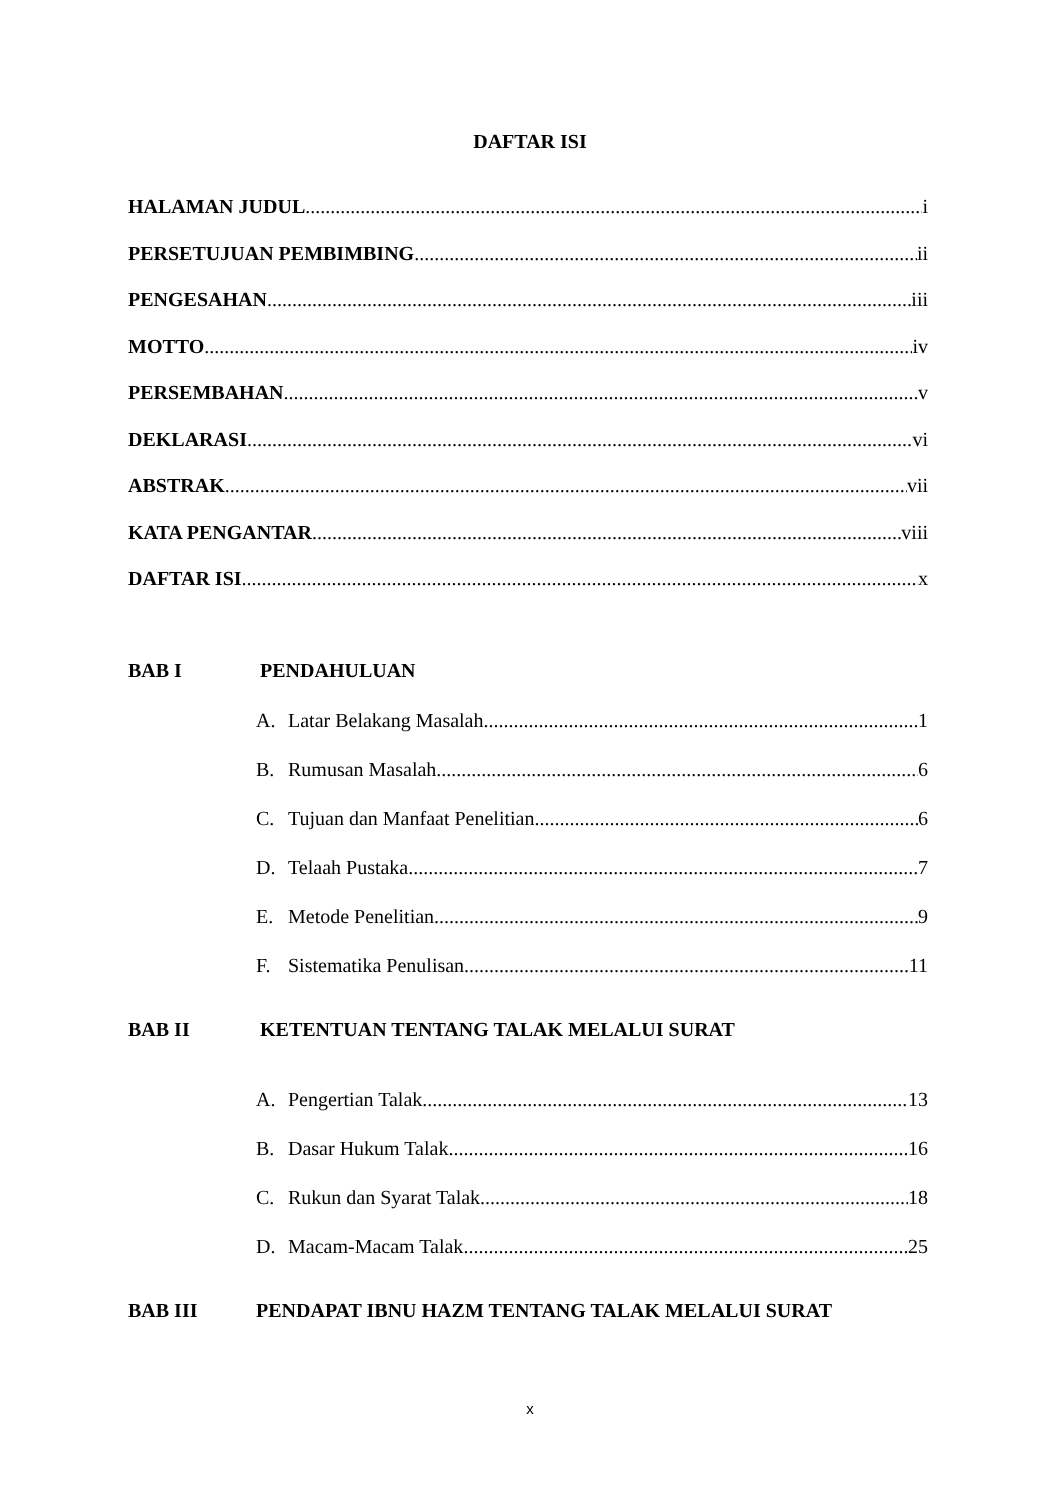DAFTAR ISI
HALAMAN JUDUL i
PERSETUJUAN PEMBIMBING ii
PENGESAHAN iii
MOTTO iv
PERSEMBAHAN v
DEKLARASI vi
ABSTRAK vii
KATA PENGANTAR viii
DAFTAR ISI x
BAB I PENDAHULUAN
A. Latar Belakang Masalah 1
B. Rumusan Masalah 6
C. Tujuan dan Manfaat Penelitian 6
D. Telaah Pustaka 7
E. Metode Penelitian 9
F. Sistematika Penulisan 11
BAB II KETENTUAN TENTANG TALAK MELALUI SURAT
A. Pengertian Talak 13
B. Dasar Hukum Talak 16
C. Rukun dan Syarat Talak 18
D. Macam-Macam Talak 25
BAB III PENDAPAT IBNU HAZM TENTANG TALAK MELALUI SURAT
x